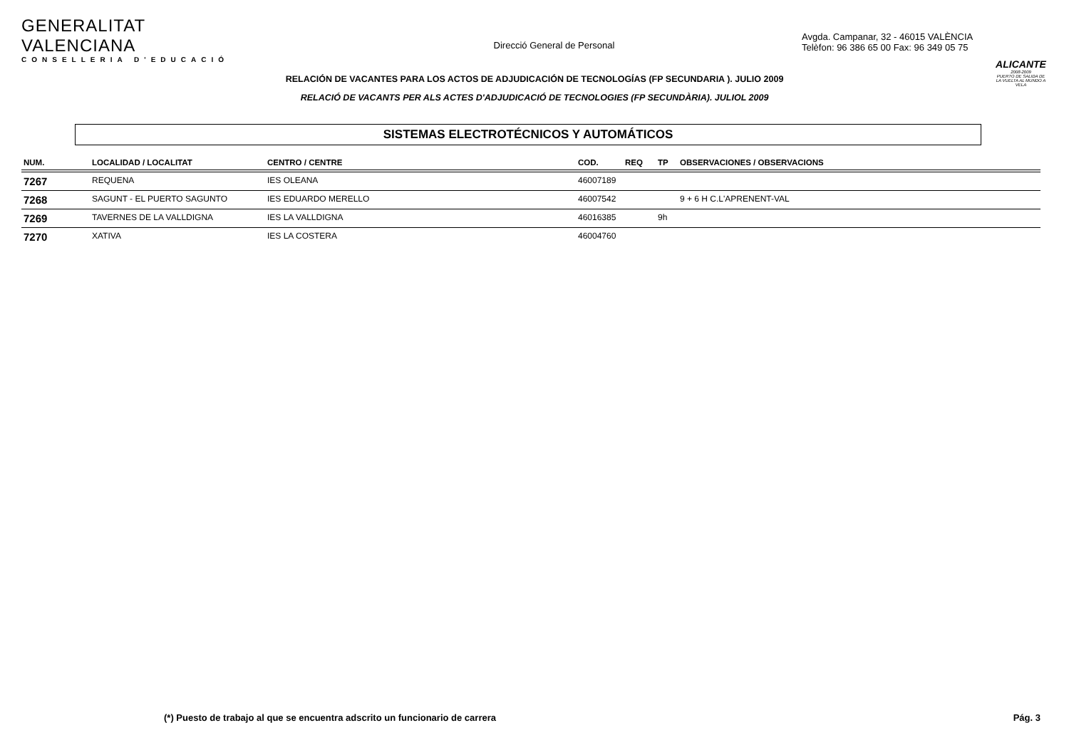GENERALITAT VALENCIANA
CONSELLERIA D'EDUCACIÓ
Direcció General de Personal
Avgda. Campanar, 32 - 46015 VALÈNCIA
Telèfon: 96 386 65 00 Fax: 96 349 05 75
ALICANTE
2008-2009
PUERTO DE SALIDA DE LA VUELTA AL MUNDO A VELA
RELACIÓN DE VACANTES PARA LOS ACTOS DE ADJUDICACIÓN DE TECNOLOGÍAS (FP SECUNDARIA ). JULIO 2009
RELACIÓ DE VACANTS PER ALS ACTES D'ADJUDICACIÓ DE TECNOLOGIES (FP SECUNDÀRIA). JULIOL 2009
SISTEMAS ELECTROTÉCNICOS Y AUTOMÁTICOS
| NUM. | LOCALIDAD / LOCALITAT | CENTRO / CENTRE | COD. | REQ | TP | OBSERVACIONES / OBSERVACIONS |
| --- | --- | --- | --- | --- | --- | --- |
| 7267 | REQUENA | IES OLEANA | 46007189 | | | |
| 7268 | SAGUNT - EL PUERTO SAGUNTO | IES EDUARDO MERELLO | 46007542 | | | 9 + 6 H C.L'APRENENT-VAL |
| 7269 | TAVERNES DE LA VALLDIGNA | IES LA VALLDIGNA | 46016385 | | 9h | |
| 7270 | XATIVA | IES LA COSTERA | 46004760 | | | |
(*) Puesto de trabajo al que se encuentra adscrito un funcionario de carrera Pág. 3